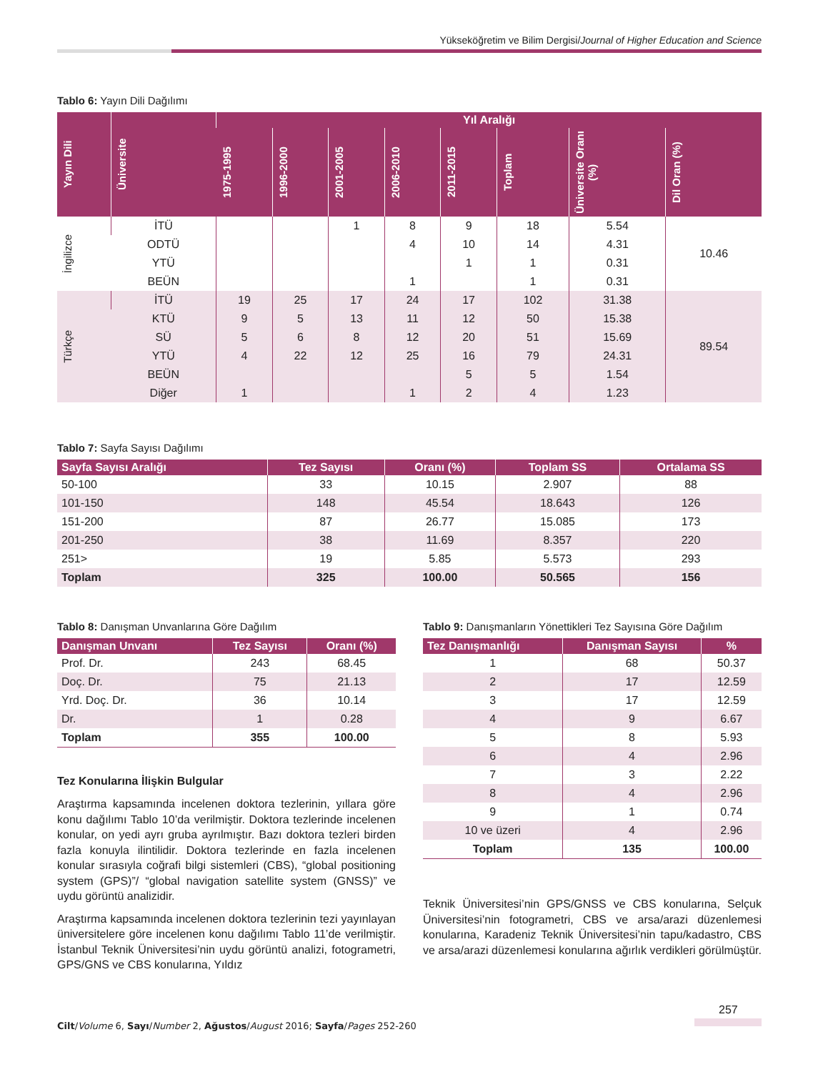Yükseköğretim ve Bilim Dergisi/Journal of Higher Education and Science
Tablo 6: Yayın Dili Dağılımı
| Yayın Dili | Üniversite | Yıl Aralığı | | | | | | | |
| --- | --- | --- | --- | --- | --- | --- | --- | --- | --- |
| | | 1975-1995 | 1996-2000 | 2001-2005 | 2006-2010 | 2011-2015 | Toplam | Üniversite Oranı (%) | Dil Oran (%) |
| İngilizce | İTÜ | | | 1 | 8 | 9 | 18 | 5.54 | 10.46 |
| | ODTÜ | | | | 4 | 10 | 14 | 4.31 | |
| | YTÜ | | | | | 1 | 1 | 0.31 | |
| | BEÜN | | | | 1 | | 1 | 0.31 | |
| Türkçe | İTÜ | 19 | 25 | 17 | 24 | 17 | 102 | 31.38 | 89.54 |
| | KTÜ | 9 | 5 | 13 | 11 | 12 | 50 | 15.38 | |
| | SÜ | 5 | 6 | 8 | 12 | 20 | 51 | 15.69 | |
| | YTÜ | 4 | 22 | 12 | 25 | 16 | 79 | 24.31 | |
| | BEÜN | | | | | 5 | 5 | 1.54 | |
| | Diğer | 1 | | | 1 | 2 | 4 | 1.23 | |
Tablo 7: Sayfa Sayısı Dağılımı
| Sayfa Sayısı Aralığı | Tez Sayısı | Oranı (%) | Toplam SS | Ortalama SS |
| --- | --- | --- | --- | --- |
| 50-100 | 33 | 10.15 | 2.907 | 88 |
| 101-150 | 148 | 45.54 | 18.643 | 126 |
| 151-200 | 87 | 26.77 | 15.085 | 173 |
| 201-250 | 38 | 11.69 | 8.357 | 220 |
| 251> | 19 | 5.85 | 5.573 | 293 |
| Toplam | 325 | 100.00 | 50.565 | 156 |
Tablo 8: Danışman Unvanlarına Göre Dağılım
| Danışman Unvanı | Tez Sayısı | Oranı (%) |
| --- | --- | --- |
| Prof. Dr. | 243 | 68.45 |
| Doç. Dr. | 75 | 21.13 |
| Yrd. Doç. Dr. | 36 | 10.14 |
| Dr. | 1 | 0.28 |
| Toplam | 355 | 100.00 |
Tez Konularına İlişkin Bulgular
Araştırma kapsamında incelenen doktora tezlerinin, yıllara göre konu dağılımı Tablo 10’da verilmiştir. Doktora tezlerinde incelenen konular, on yedi ayrı gruba ayrılmıştır. Bazı doktora tezleri birden fazla konuyla ilintilidir. Doktora tezlerinde en fazla incelenen konular sırasıyla coğrafi bilgi sistemleri (CBS), “global positioning system (GPS)”/ “global navigation satellite system (GNSS)” ve uydu görüntü analizidir.
Araştırma kapsamında incelenen doktora tezlerinin tezi yayınlayan üniversitelere göre incelenen konu dağılımı Tablo 11’de verilmiştir. İstanbul Teknik Üniversitesi’nin uydu görüntü analizi, fotogrametri, GPS/GNS ve CBS konularına, Yıldız
Tablo 9: Danışmanların Yönettikleri Tez Sayısına Göre Dağılım
| Tez Danışmanlığı | Danışman Sayısı | % |
| --- | --- | --- |
| 1 | 68 | 50.37 |
| 2 | 17 | 12.59 |
| 3 | 17 | 12.59 |
| 4 | 9 | 6.67 |
| 5 | 8 | 5.93 |
| 6 | 4 | 2.96 |
| 7 | 3 | 2.22 |
| 8 | 4 | 2.96 |
| 9 | 1 | 0.74 |
| 10 ve üzeri | 4 | 2.96 |
| Toplam | 135 | 100.00 |
Teknik Üniversitesi’nin GPS/GNSS ve CBS konularına, Selçuk Üniversitesi’nin fotogrametri, CBS ve arsa/arazi düzenlemesi konularına, Karadeniz Teknik Üniversitesi’nin tapu/kadastro, CBS ve arsa/arazi düzenlemesi konularına ağırlık verdikleri görülmüştür.
257
Cilt/Volume 6, Sayı/Number 2, Ağustos/August 2016; Sayfa/Pages 252-260